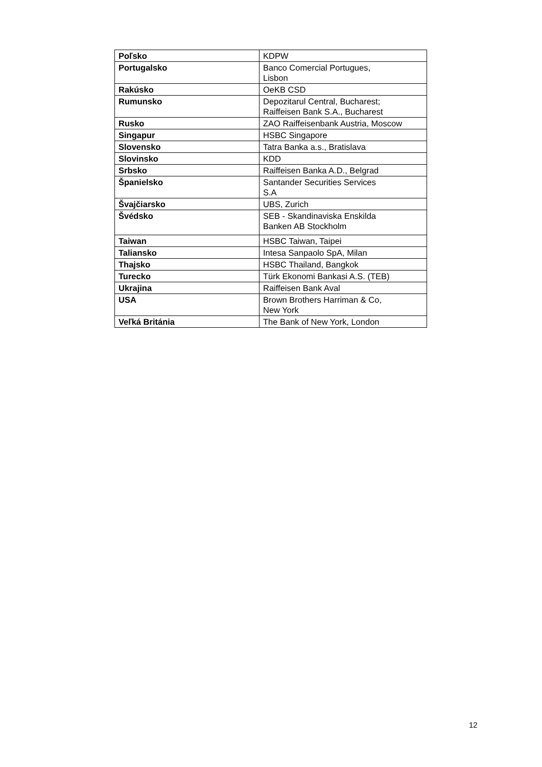| Poľsko | KDPW |
| Portugalsko | Banco Comercial Portugues, Lisbon |
| Rakúsko | OeKB CSD |
| Rumunsko | Depozitarul Central, Bucharest; Raiffeisen Bank S.A., Bucharest |
| Rusko | ZAO Raiffeisenbank Austria, Moscow |
| Singapur | HSBC Singapore |
| Slovensko | Tatra Banka a.s., Bratislava |
| Slovinsko | KDD |
| Srbsko | Raiffeisen Banka A.D., Belgrad |
| Španielsko | Santander Securities Services S.A |
| Švajčiarsko | UBS, Zurich |
| Švédsko | SEB - Skandinaviska Enskilda Banken AB Stockholm |
| Taiwan | HSBC Taiwan, Taipei |
| Taliansko | Intesa Sanpaolo SpA, Milan |
| Thajsko | HSBC Thailand, Bangkok |
| Turecko | Türk Ekonomi Bankasi A.S. (TEB) |
| Ukrajina | Raiffeisen Bank Aval |
| USA | Brown Brothers Harriman & Co, New York |
| Veľká Británia | The Bank of New York, London |
12